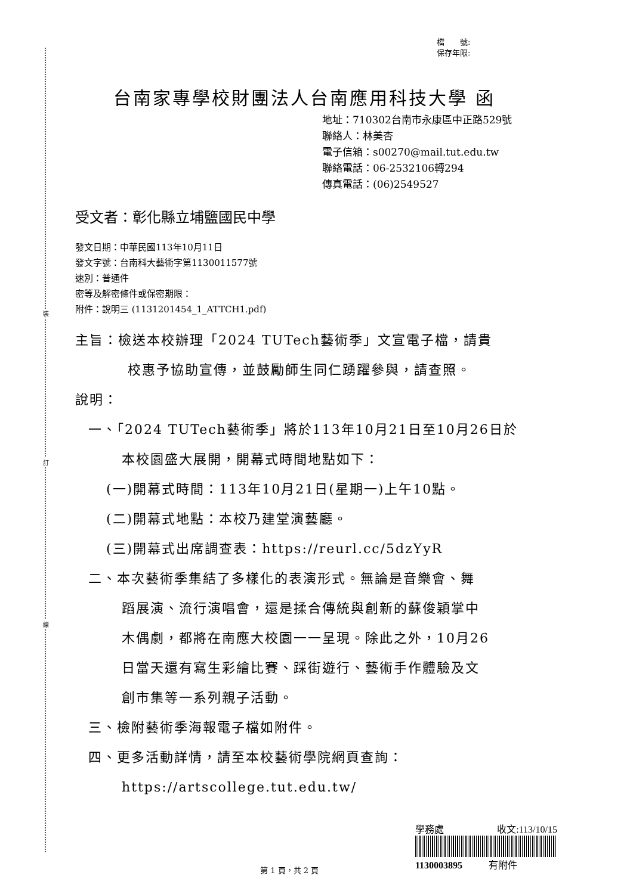裝
訂
線
檔　　號:
保存年限:
台南家專學校財團法人台南應用科技大學 函
地址：710302台南市永康區中正路529號
聯絡人：林美杏
電子信箱：s00270@mail.tut.edu.tw
聯絡電話：06-2532106轉294
傳真電話：(06)2549527
受文者：彰化縣立埔鹽國民中學
發文日期：中華民國113年10月11日
發文字號：台南科大藝術字第1130011577號
速別：普通件
密等及解密條件或保密期限：
附件：說明三 (1131201454_1_ATTCH1.pdf)
主旨：檢送本校辦理「2024 TUTech藝術季」文宣電子檔，請貴
校惠予協助宣傳，並鼓勵師生同仁踴躍參與，請查照。
說明：
一、「2024 TUTech藝術季」將於113年10月21日至10月26日於
本校園盛大展開，開幕式時間地點如下：
(一)開幕式時間：113年10月21日(星期一)上午10點。
(二)開幕式地點：本校乃建堂演藝廳。
(三)開幕式出席調查表：https://reurl.cc/5dzYyR
二、本次藝術季集結了多樣化的表演形式。無論是音樂會、舞
蹈展演、流行演唱會，還是揉合傳統與創新的蘇俊穎掌中
木偶劇，都將在南應大校園一一呈現。除此之外，10月26
日當天還有寫生彩繪比賽、踩街遊行、藝術手作體驗及文
創市集等一系列親子活動。
三、檢附藝術季海報電子檔如附件。
四、更多活動詳情，請至本校藝術學院網頁查詢：
https://artscollege.tut.edu.tw/
學務處 收文:113/10/15
1130003895 有附件
第 1 頁，共 2 頁